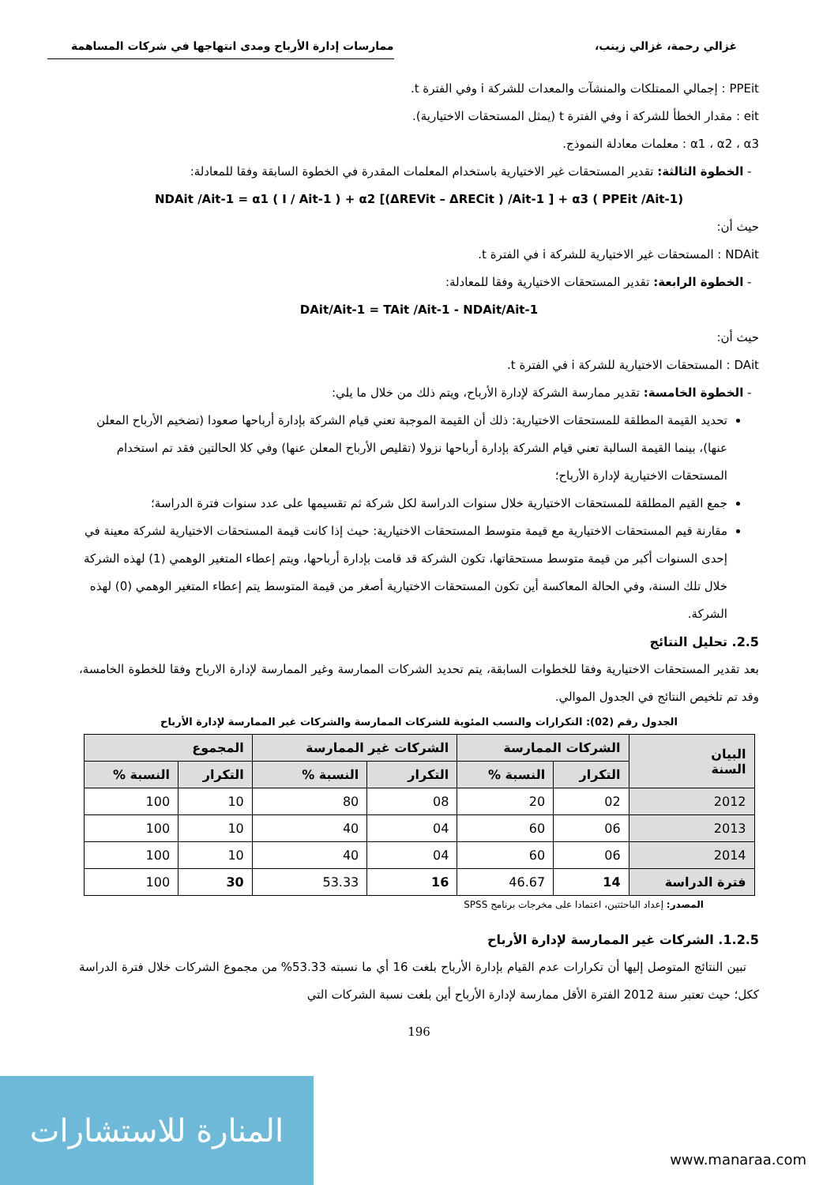غزالي رحمة، غزالي زينب، ممارسات إدارة الأرباح ومدى انتهاجها في شركات المساهمة
PPEit : إجمالي الممتلكات والمنشآت والمعدات للشركة i وفي الفترة t.
eit : مقدار الخطأ للشركة i وفي الفترة t (يمثل المستحقات الاختيارية).
α1 ، α2 ، α3 : معلمات معادلة النموذج.
- الخطوة الثالثة: تقدير المستحقات غير الاختيارية باستخدام المعلمات المقدرة في الخطوة السابقة وفقا للمعادلة:
NDAit /Ait-1 = α1 ( I / Ait-1 ) + α2 [(ΔREVit – ΔRECit ) /Ait-1 ] + α3 ( PPEit /Ait-1)
حيث أن:
NDAit : المستحقات غير الاختيارية للشركة i في الفترة t.
- الخطوة الرابعة: تقدير المستحقات الاختيارية وفقا للمعادلة:
DAit/Ait-1 = TAit /Ait-1 - NDAit/Ait-1
حيث أن:
DAit : المستحقات الاختيارية للشركة i في الفترة t.
- الخطوة الخامسة: تقدير ممارسة الشركة لإدارة الأرباح، ويتم ذلك من خلال ما يلي:
تحديد القيمة المطلقة للمستحقات الاختيارية: ذلك أن القيمة الموجبة تعني قيام الشركة بإدارة أرباحها صعودا (تضخيم الأرباح المعلن عنها)، بينما القيمة السالبة تعني قيام الشركة بإدارة أرباحها نزولا (تقليص الأرباح المعلن عنها) وفي كلا الحالتين فقد تم استخدام المستحقات الاختيارية لإدارة الأرباح؛
جمع القيم المطلقة للمستحقات الاختيارية خلال سنوات الدراسة لكل شركة ثم تقسيمها على عدد سنوات فترة الدراسة؛
مقارنة قيم المستحقات الاختيارية مع قيمة متوسط المستحقات الاختيارية: حيث إذا كانت قيمة المستحقات الاختيارية لشركة معينة في إحدى السنوات أكبر من قيمة متوسط مستحقاتها، تكون الشركة قد قامت بإدارة أرباحها، ويتم إعطاء المتغير الوهمي (1) لهذه الشركة خلال تلك السنة، وفي الحالة المعاكسة أين تكون المستحقات الاختيارية أصغر من قيمة المتوسط يتم إعطاء المتغير الوهمي (0) لهذه الشركة.
2.5. تحليل النتائج
بعد تقدير المستحقات الاختيارية وفقا للخطوات السابقة، يتم تحديد الشركات الممارسة وغير الممارسة لإدارة الارباح وفقا للخطوة الخامسة، وقد تم تلخيص النتائج في الجدول الموالي.
الجدول رقم (02): التكرارات والنسب المئوية للشركات الممارسة والشركات غير الممارسة لإدارة الأرباح
| البيان السنة | الشركات الممارسة | | الشركات غير الممارسة | | المجموع | |
| --- | --- | --- | --- | --- | --- | --- |
| | التكرار | النسبة % | التكرار | النسبة % | التكرار | النسبة % |
| 2012 | 02 | 20 | 08 | 80 | 10 | 100 |
| 2013 | 06 | 60 | 04 | 40 | 10 | 100 |
| 2014 | 06 | 60 | 04 | 40 | 10 | 100 |
| فترة الدراسة | 14 | 46.67 | 16 | 53.33 | 30 | 100 |
المصدر: إعداد الباحثتين، اعتمادا على مخرجات برنامج SPSS
1.2.5. الشركات غير الممارسة لإدارة الأرباح
تبين النتائج المتوصل إليها أن تكرارات عدم القيام بإدارة الأرباح بلغت 16 أي ما نسبته 53.33% من مجموع الشركات خلال فترة الدراسة ككل؛ حيث تعتبر سنة 2012 الفترة الأقل ممارسة لإدارة الأرباح أين بلغت نسبة الشركات التي
196
المنارة للاستشارات
www.manaraa.com